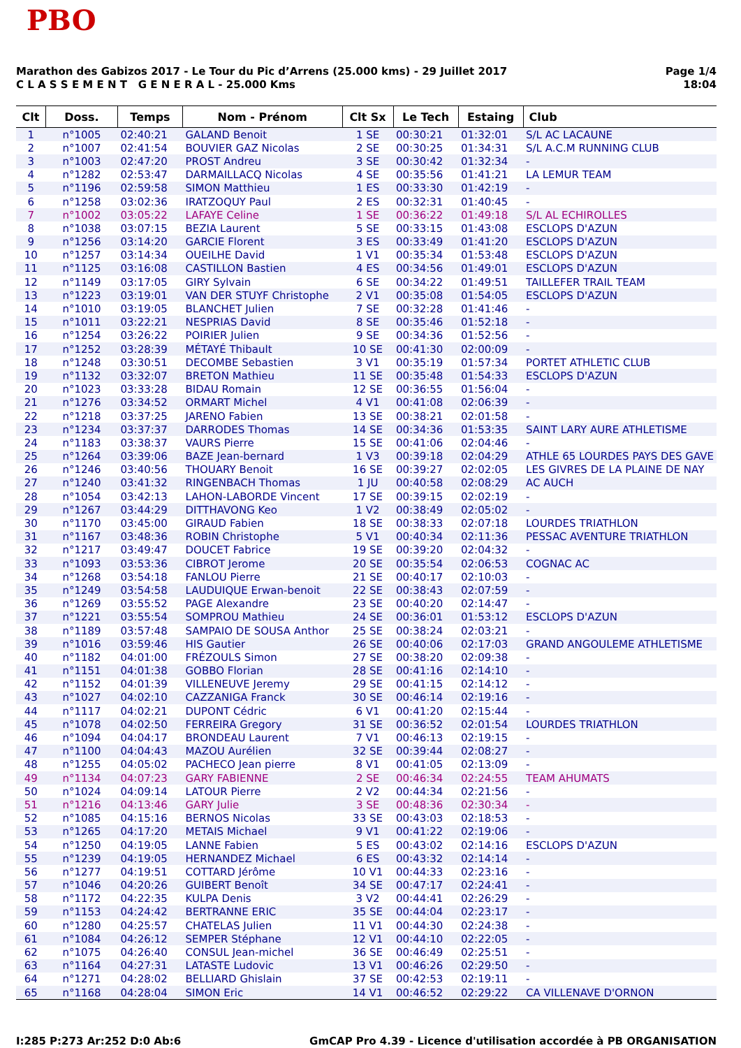PBO
Marathon des Gabizos 2017 - Le Tour du Pic d’Arrens (25.000 kms) - 29 Juillet 2017
C L A S S E M E N T G E N E R A L - 25.000 Kms
Page 1/4
18:04
| Clt | Doss. | Temps | Nom - Prénom | Clt Sx | Le Tech | Estaing | Club |
| --- | --- | --- | --- | --- | --- | --- | --- |
| 1 | n°1005 | 02:40:21 | GALAND Benoit | 1 SE | 00:30:21 | 01:32:01 | S/L AC LACAUNE |
| 2 | n°1007 | 02:41:54 | BOUVIER GAZ Nicolas | 2 SE | 00:30:25 | 01:34:31 | S/L A.C.M RUNNING CLUB |
| 3 | n°1003 | 02:47:20 | PROST Andreu | 3 SE | 00:30:42 | 01:32:34 | - |
| 4 | n°1282 | 02:53:47 | DARMAILLACQ Nicolas | 4 SE | 00:35:56 | 01:41:21 | LA LEMUR TEAM |
| 5 | n°1196 | 02:59:58 | SIMON Matthieu | 1 ES | 00:33:30 | 01:42:19 | - |
| 6 | n°1258 | 03:02:36 | IRATZOQUY Paul | 2 ES | 00:32:31 | 01:40:45 | - |
| 7 | n°1002 | 03:05:22 | LAFAYE Celine | 1 SE | 00:36:22 | 01:49:18 | S/L AL ECHIROLLES |
| 8 | n°1038 | 03:07:15 | BEZIA Laurent | 5 SE | 00:33:15 | 01:43:08 | ESCLOPS D'AZUN |
| 9 | n°1256 | 03:14:20 | GARCIE Florent | 3 ES | 00:33:49 | 01:41:20 | ESCLOPS D'AZUN |
| 10 | n°1257 | 03:14:34 | OUEILHE David | 1 V1 | 00:35:34 | 01:53:48 | ESCLOPS D'AZUN |
| 11 | n°1125 | 03:16:08 | CASTILLON Bastien | 4 ES | 00:34:56 | 01:49:01 | ESCLOPS D'AZUN |
| 12 | n°1149 | 03:17:05 | GIRY Sylvain | 6 SE | 00:34:22 | 01:49:51 | TAILLEFER TRAIL TEAM |
| 13 | n°1223 | 03:19:01 | VAN DER STUYF Christophe | 2 V1 | 00:35:08 | 01:54:05 | ESCLOPS D'AZUN |
| 14 | n°1010 | 03:19:05 | BLANCHET Julien | 7 SE | 00:32:28 | 01:41:46 | - |
| 15 | n°1011 | 03:22:21 | NESPRIAS David | 8 SE | 00:35:46 | 01:52:18 | - |
| 16 | n°1254 | 03:26:22 | POIRIER Julien | 9 SE | 00:34:36 | 01:52:56 | - |
| 17 | n°1252 | 03:28:39 | MÉTAYÉ Thibault | 10 SE | 00:41:30 | 02:00:09 | - |
| 18 | n°1248 | 03:30:51 | DECOMBE Sebastien | 3 V1 | 00:35:19 | 01:57:34 | PORTET ATHLETIC CLUB |
| 19 | n°1132 | 03:32:07 | BRETON Mathieu | 11 SE | 00:35:48 | 01:54:33 | ESCLOPS D'AZUN |
| 20 | n°1023 | 03:33:28 | BIDAU Romain | 12 SE | 00:36:55 | 01:56:04 | - |
| 21 | n°1276 | 03:34:52 | ORMART Michel | 4 V1 | 00:41:08 | 02:06:39 | - |
| 22 | n°1218 | 03:37:25 | JARENO Fabien | 13 SE | 00:38:21 | 02:01:58 | - |
| 23 | n°1234 | 03:37:37 | DARRODES Thomas | 14 SE | 00:34:36 | 01:53:35 | SAINT LARY AURE ATHLETISME |
| 24 | n°1183 | 03:38:37 | VAURS Pierre | 15 SE | 00:41:06 | 02:04:46 | - |
| 25 | n°1264 | 03:39:06 | BAZE Jean-bernard | 1 V3 | 00:39:18 | 02:04:29 | ATHLE 65 LOURDES PAYS DES GAVE |
| 26 | n°1246 | 03:40:56 | THOUARY Benoit | 16 SE | 00:39:27 | 02:02:05 | LES GIVRES DE LA PLAINE DE NAY |
| 27 | n°1240 | 03:41:32 | RINGENBACH Thomas | 1 JU | 00:40:58 | 02:08:29 | AC AUCH |
| 28 | n°1054 | 03:42:13 | LAHON-LABORDE Vincent | 17 SE | 00:39:15 | 02:02:19 | - |
| 29 | n°1267 | 03:44:29 | DITTHAVONG Keo | 1 V2 | 00:38:49 | 02:05:02 | - |
| 30 | n°1170 | 03:45:00 | GIRAUD Fabien | 18 SE | 00:38:33 | 02:07:18 | LOURDES TRIATHLON |
| 31 | n°1167 | 03:48:36 | ROBIN Christophe | 5 V1 | 00:40:34 | 02:11:36 | PESSAC AVENTURE TRIATHLON |
| 32 | n°1217 | 03:49:47 | DOUCET Fabrice | 19 SE | 00:39:20 | 02:04:32 | - |
| 33 | n°1093 | 03:53:36 | CIBROT Jerome | 20 SE | 00:35:54 | 02:06:53 | COGNAC AC |
| 34 | n°1268 | 03:54:18 | FANLOU Pierre | 21 SE | 00:40:17 | 02:10:03 | - |
| 35 | n°1249 | 03:54:58 | LAUDUIQUE Erwan-benoit | 22 SE | 00:38:43 | 02:07:59 | - |
| 36 | n°1269 | 03:55:52 | PAGE Alexandre | 23 SE | 00:40:20 | 02:14:47 | - |
| 37 | n°1221 | 03:55:54 | SOMPROU Mathieu | 24 SE | 00:36:01 | 01:53:12 | ESCLOPS D'AZUN |
| 38 | n°1189 | 03:57:48 | SAMPAIO DE SOUSA Anthor | 25 SE | 00:38:24 | 02:03:21 | - |
| 39 | n°1016 | 03:59:46 | HIS Gautier | 26 SE | 00:40:06 | 02:17:03 | GRAND ANGOULEME ATHLETISME |
| 40 | n°1182 | 04:01:00 | FRÉZOULS Simon | 27 SE | 00:38:20 | 02:09:38 | - |
| 41 | n°1151 | 04:01:38 | GOBBO Florian | 28 SE | 00:41:16 | 02:14:10 | - |
| 42 | n°1152 | 04:01:39 | VILLENEUVE Jeremy | 29 SE | 00:41:15 | 02:14:12 | - |
| 43 | n°1027 | 04:02:10 | CAZZANIGA Franck | 30 SE | 00:46:14 | 02:19:16 | - |
| 44 | n°1117 | 04:02:21 | DUPONT Cédric | 6 V1 | 00:41:20 | 02:15:44 | - |
| 45 | n°1078 | 04:02:50 | FERREIRA Gregory | 31 SE | 00:36:52 | 02:01:54 | LOURDES TRIATHLON |
| 46 | n°1094 | 04:04:17 | BRONDEAU Laurent | 7 V1 | 00:46:13 | 02:19:15 | - |
| 47 | n°1100 | 04:04:43 | MAZOU Aurélien | 32 SE | 00:39:44 | 02:08:27 | - |
| 48 | n°1255 | 04:05:02 | PACHECO Jean pierre | 8 V1 | 00:41:05 | 02:13:09 | - |
| 49 | n°1134 | 04:07:23 | GARY FABIENNE | 2 SE | 00:46:34 | 02:24:55 | TEAM AHUMATS |
| 50 | n°1024 | 04:09:14 | LATOUR Pierre | 2 V2 | 00:44:34 | 02:21:56 | - |
| 51 | n°1216 | 04:13:46 | GARY Julie | 3 SE | 00:48:36 | 02:30:34 | - |
| 52 | n°1085 | 04:15:16 | BERNOS Nicolas | 33 SE | 00:43:03 | 02:18:53 | - |
| 53 | n°1265 | 04:17:20 | METAIS Michael | 9 V1 | 00:41:22 | 02:19:06 | - |
| 54 | n°1250 | 04:19:05 | LANNE Fabien | 5 ES | 00:43:02 | 02:14:16 | ESCLOPS D'AZUN |
| 55 | n°1239 | 04:19:05 | HERNANDEZ Michael | 6 ES | 00:43:32 | 02:14:14 | - |
| 56 | n°1277 | 04:19:51 | COTTARD Jérôme | 10 V1 | 00:44:33 | 02:23:16 | - |
| 57 | n°1046 | 04:20:26 | GUIBERT Benoît | 34 SE | 00:47:17 | 02:24:41 | - |
| 58 | n°1172 | 04:22:35 | KULPA Denis | 3 V2 | 00:44:41 | 02:26:29 | - |
| 59 | n°1153 | 04:24:42 | BERTRANNE ERIC | 35 SE | 00:44:04 | 02:23:17 | - |
| 60 | n°1280 | 04:25:57 | CHATELAS Julien | 11 V1 | 00:44:30 | 02:24:38 | - |
| 61 | n°1084 | 04:26:12 | SEMPER Stéphane | 12 V1 | 00:44:10 | 02:22:05 | - |
| 62 | n°1075 | 04:26:40 | CONSUL Jean-michel | 36 SE | 00:46:49 | 02:25:51 | - |
| 63 | n°1164 | 04:27:31 | LATASTE Ludovic | 13 V1 | 00:46:26 | 02:29:50 | - |
| 64 | n°1271 | 04:28:02 | BELLIARD Ghislain | 37 SE | 00:42:53 | 02:19:11 | - |
| 65 | n°1168 | 04:28:04 | SIMON Eric | 14 V1 | 00:46:52 | 02:29:22 | CA VILLENAVE D'ORNON |
I:285 P:273 Ar:252 D:0 Ab:6 GmCAP Pro 4.39 - Licence d'utilisation accordée à PB ORGANISATION